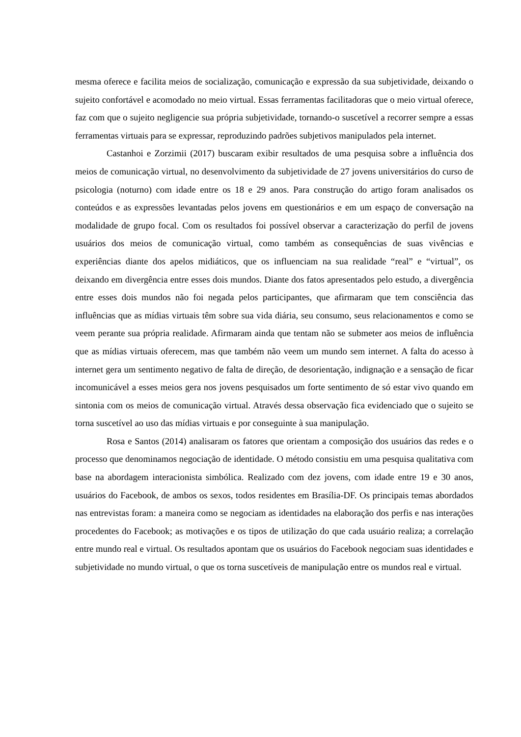mesma oferece e facilita meios de socialização, comunicação e expressão da sua subjetividade, deixando o sujeito confortável e acomodado no meio virtual. Essas ferramentas facilitadoras que o meio virtual oferece, faz com que o sujeito negligencie sua própria subjetividade, tornando-o suscetível a recorrer sempre a essas ferramentas virtuais para se expressar, reproduzindo padrões subjetivos manipulados pela internet.
Castanhoi e Zorzimii (2017) buscaram exibir resultados de uma pesquisa sobre a influência dos meios de comunicação virtual, no desenvolvimento da subjetividade de 27 jovens universitários do curso de psicologia (noturno) com idade entre os 18 e 29 anos. Para construção do artigo foram analisados os conteúdos e as expressões levantadas pelos jovens em questionários e em um espaço de conversação na modalidade de grupo focal. Com os resultados foi possível observar a caracterização do perfil de jovens usuários dos meios de comunicação virtual, como também as consequências de suas vivências e experiências diante dos apelos midiáticos, que os influenciam na sua realidade “real” e “virtual”, os deixando em divergência entre esses dois mundos. Diante dos fatos apresentados pelo estudo, a divergência entre esses dois mundos não foi negada pelos participantes, que afirmaram que tem consciência das influências que as mídias virtuais têm sobre sua vida diária, seu consumo, seus relacionamentos e como se veem perante sua própria realidade. Afirmaram ainda que tentam não se submeter aos meios de influência que as mídias virtuais oferecem, mas que também não veem um mundo sem internet. A falta do acesso à internet gera um sentimento negativo de falta de direção, de desorientação, indignação e a sensação de ficar incomunicável a esses meios gera nos jovens pesquisados um forte sentimento de só estar vivo quando em sintonia com os meios de comunicação virtual. Através dessa observação fica evidenciado que o sujeito se torna suscetível ao uso das mídias virtuais e por conseguinte à sua manipulação.
Rosa e Santos (2014) analisaram os fatores que orientam a composição dos usuários das redes e o processo que denominamos negociação de identidade. O método consistiu em uma pesquisa qualitativa com base na abordagem interacionista simbólica. Realizado com dez jovens, com idade entre 19 e 30 anos, usuários do Facebook, de ambos os sexos, todos residentes em Brasília-DF. Os principais temas abordados nas entrevistas foram: a maneira como se negociam as identidades na elaboração dos perfis e nas interações procedentes do Facebook; as motivações e os tipos de utilização do que cada usuário realiza; a correlação entre mundo real e virtual. Os resultados apontam que os usuários do Facebook negociam suas identidades e subjetividade no mundo virtual, o que os torna suscetíveis de manipulação entre os mundos real e virtual.